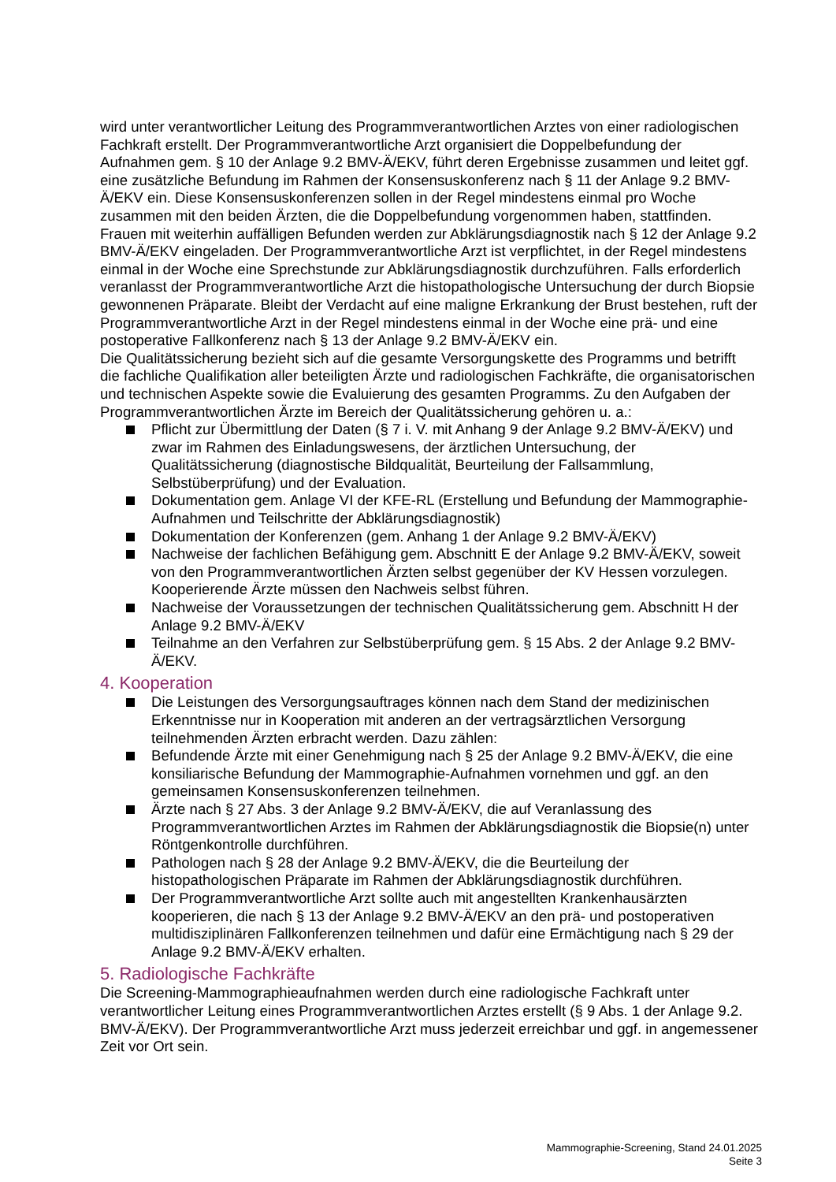wird unter verantwortlicher Leitung des Programmverantwortlichen Arztes von einer radiologischen Fachkraft erstellt. Der Programmverantwortliche Arzt organisiert die Doppelbefundung der Aufnahmen gem. § 10 der Anlage 9.2 BMV-Ä/EKV, führt deren Ergebnisse zusammen und leitet ggf. eine zusätzliche Befundung im Rahmen der Konsensuskonferenz nach § 11 der Anlage 9.2 BMV-Ä/EKV ein. Diese Konsensuskonferenzen sollen in der Regel mindestens einmal pro Woche zusammen mit den beiden Ärzten, die die Doppelbefundung vorgenommen haben, stattfinden. Frauen mit weiterhin auffälligen Befunden werden zur Abklärungsdiagnostik nach § 12 der Anlage 9.2 BMV-Ä/EKV eingeladen. Der Programmverantwortliche Arzt ist verpflichtet, in der Regel mindestens einmal in der Woche eine Sprechstunde zur Abklärungsdiagnostik durchzuführen. Falls erforderlich veranlasst der Programmverantwortliche Arzt die histopathologische Untersuchung der durch Biopsie gewonnenen Präparate. Bleibt der Verdacht auf eine maligne Erkrankung der Brust bestehen, ruft der Programmverantwortliche Arzt in der Regel mindestens einmal in der Woche eine prä- und eine postoperative Fallkonferenz nach § 13 der Anlage 9.2 BMV-Ä/EKV ein.
Die Qualitätssicherung bezieht sich auf die gesamte Versorgungskette des Programms und betrifft die fachliche Qualifikation aller beteiligten Ärzte und radiologischen Fachkräfte, die organisatorischen und technischen Aspekte sowie die Evaluierung des gesamten Programms. Zu den Aufgaben der Programmverantwortlichen Ärzte im Bereich der Qualitätssicherung gehören u. a.:
Pflicht zur Übermittlung der Daten (§ 7 i. V. mit Anhang 9 der Anlage 9.2 BMV-Ä/EKV) und zwar im Rahmen des Einladungswesens, der ärztlichen Untersuchung, der Qualitätssicherung (diagnostische Bildqualität, Beurteilung der Fallsammlung, Selbstüberprüfung) und der Evaluation.
Dokumentation gem. Anlage VI der KFE-RL (Erstellung und Befundung der Mammographie-Aufnahmen und Teilschritte der Abklärungsdiagnostik)
Dokumentation der Konferenzen (gem. Anhang 1 der Anlage 9.2 BMV-Ä/EKV)
Nachweise der fachlichen Befähigung gem. Abschnitt E der Anlage 9.2 BMV-Ä/EKV, soweit von den Programmverantwortlichen Ärzten selbst gegenüber der KV Hessen vorzulegen. Kooperierende Ärzte müssen den Nachweis selbst führen.
Nachweise der Voraussetzungen der technischen Qualitätssicherung gem. Abschnitt H der Anlage 9.2 BMV-Ä/EKV
Teilnahme an den Verfahren zur Selbstüberprüfung gem. § 15 Abs. 2 der Anlage 9.2 BMV-Ä/EKV.
4. Kooperation
Die Leistungen des Versorgungsauftrages können nach dem Stand der medizinischen Erkenntnisse nur in Kooperation mit anderen an der vertragsärztlichen Versorgung teilnehmenden Ärzten erbracht werden. Dazu zählen:
Befundende Ärzte mit einer Genehmigung nach § 25 der Anlage 9.2 BMV-Ä/EKV, die eine konsiliarische Befundung der Mammographie-Aufnahmen vornehmen und ggf. an den gemeinsamen Konsensuskonferenzen teilnehmen.
Ärzte nach § 27 Abs. 3 der Anlage 9.2 BMV-Ä/EKV, die auf Veranlassung des Programmverantwortlichen Arztes im Rahmen der Abklärungsdiagnostik die Biopsie(n) unter Röntgenkontrolle durchführen.
Pathologen nach § 28 der Anlage 9.2 BMV-Ä/EKV, die die Beurteilung der histopathologischen Präparate im Rahmen der Abklärungsdiagnostik durchführen.
Der Programmverantwortliche Arzt sollte auch mit angestellten Krankenhausärzten kooperieren, die nach § 13 der Anlage 9.2 BMV-Ä/EKV an den prä- und postoperativen multidisziplinären Fallkonferenzen teilnehmen und dafür eine Ermächtigung nach § 29 der Anlage 9.2 BMV-Ä/EKV erhalten.
5. Radiologische Fachkräfte
Die Screening-Mammographieaufnahmen werden durch eine radiologische Fachkraft unter verantwortlicher Leitung eines Programmverantwortlichen Arztes erstellt (§ 9 Abs. 1 der Anlage 9.2. BMV-Ä/EKV). Der Programmverantwortliche Arzt muss jederzeit erreichbar und ggf. in angemessener Zeit vor Ort sein.
Mammographie-Screening, Stand 24.01.2025
Seite 3